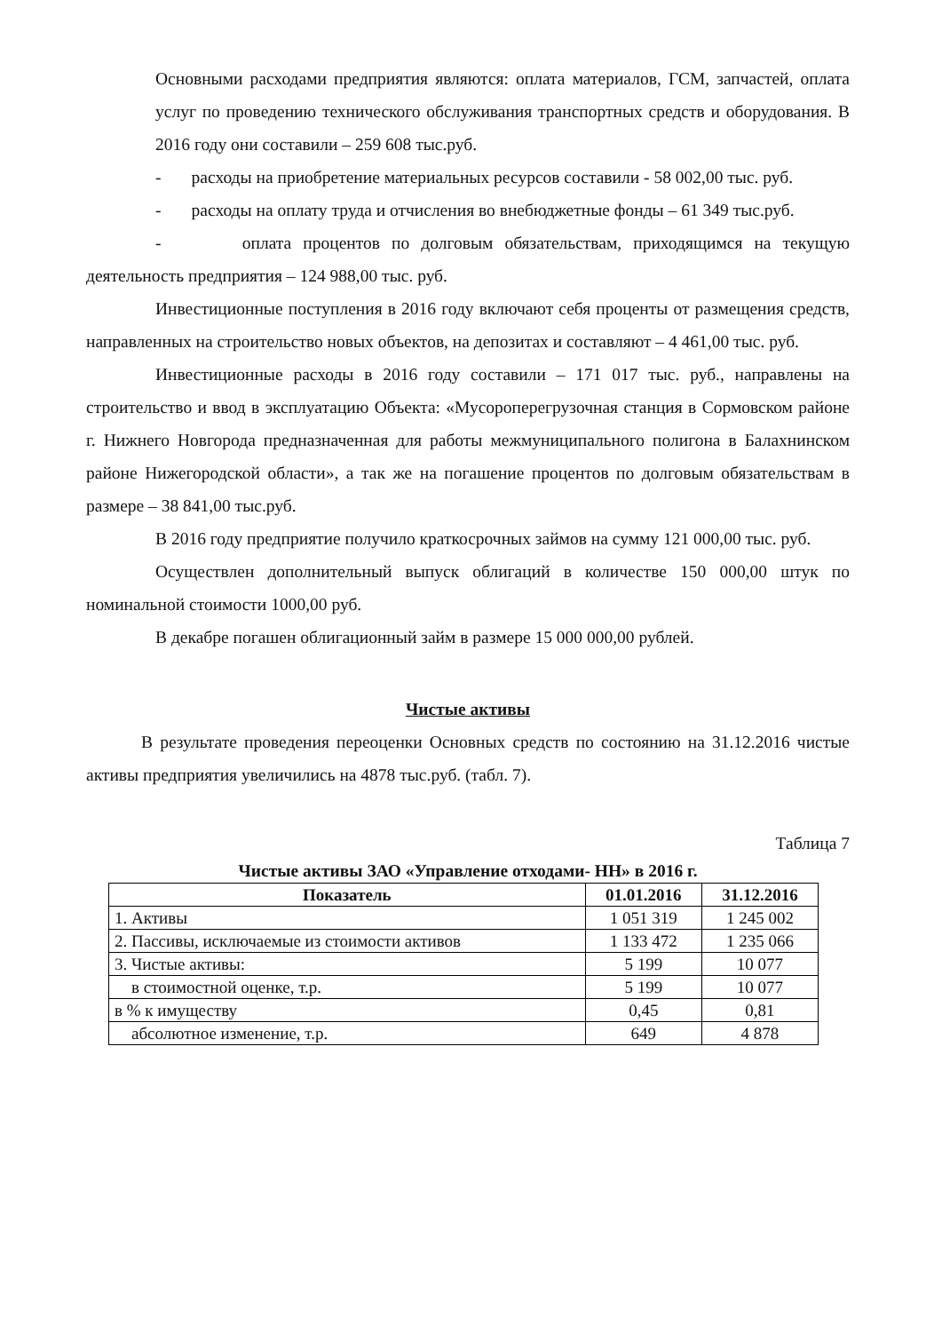Основными расходами предприятия являются: оплата материалов, ГСМ, запчастей, оплата услуг по проведению технического обслуживания транспортных средств и оборудования. В 2016 году они составили – 259 608 тыс.руб.
- расходы на приобретение материальных ресурсов составили - 58 002,00 тыс. руб.
- расходы на оплату труда и отчисления во внебюджетные фонды – 61 349 тыс.руб.
- оплата процентов по долговым обязательствам, приходящимся на текущую деятельность предприятия – 124 988,00 тыс. руб.
Инвестиционные поступления в 2016 году включают себя проценты от размещения средств, направленных на строительство новых объектов, на депозитах и составляют – 4 461,00 тыс. руб.
Инвестиционные расходы в 2016 году составили – 171 017 тыс. руб., направлены на строительство и ввод в эксплуатацию Объекта: «Мусороперегрузочная станция в Сормовском районе г. Нижнего Новгорода предназначенная для работы межмуниципального полигона в Балахнинском районе Нижегородской области», а так же на погашение процентов по долговым обязательствам в размере – 38 841,00 тыс.руб.
В 2016 году предприятие получило краткосрочных займов на сумму 121 000,00 тыс. руб.
Осуществлен дополнительный выпуск облигаций в количестве 150 000,00 штук по номинальной стоимости 1000,00 руб.
В декабре погашен облигационный займ в размере 15 000 000,00 рублей.
Чистые активы
В результате проведения переоценки Основных средств по состоянию на 31.12.2016 чистые активы предприятия увеличились на 4878 тыс.руб. (табл. 7).
Таблица 7
Чистые активы ЗАО «Управление отходами- НН» в 2016 г.
| Показатель | 01.01.2016 | 31.12.2016 |
| --- | --- | --- |
| 1. Активы | 1 051 319 | 1 245 002 |
| 2. Пассивы, исключаемые из стоимости активов | 1 133 472 | 1 235 066 |
| 3. Чистые активы: | 5 199 | 10 077 |
| в стоимостной оценке, т.р. | 5 199 | 10 077 |
| в % к имуществу | 0,45 | 0,81 |
| абсолютное изменение, т.р. | 649 | 4 878 |